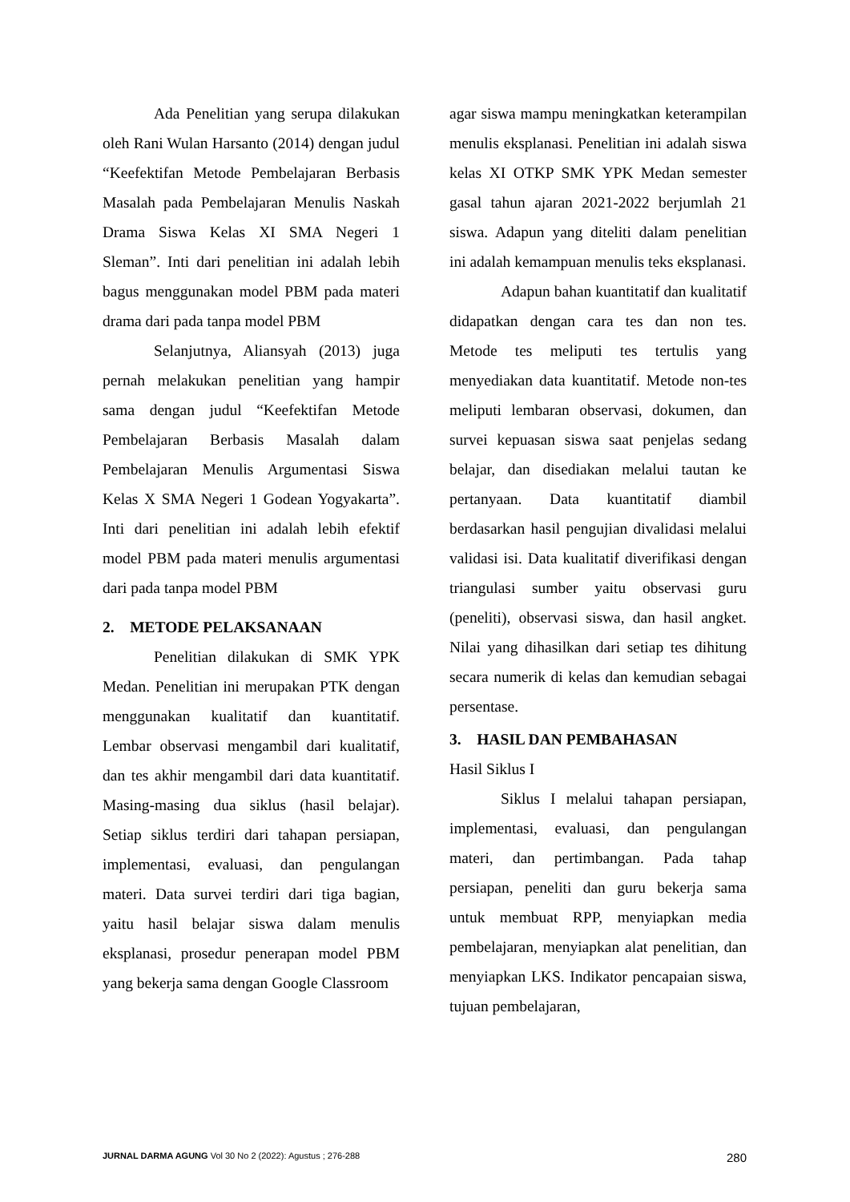Ada Penelitian yang serupa dilakukan oleh Rani Wulan Harsanto (2014) dengan judul “Keefektifan Metode Pembelajaran Berbasis Masalah pada Pembelajaran Menulis Naskah Drama Siswa Kelas XI SMA Negeri 1 Sleman”. Inti dari penelitian ini adalah lebih bagus menggunakan model PBM pada materi drama dari pada tanpa model PBM
Selanjutnya, Aliansyah (2013) juga pernah melakukan penelitian yang hampir sama dengan judul “Keefektifan Metode Pembelajaran Berbasis Masalah dalam Pembelajaran Menulis Argumentasi Siswa Kelas X SMA Negeri 1 Godean Yogyakarta”. Inti dari penelitian ini adalah lebih efektif model PBM pada materi menulis argumentasi dari pada tanpa model PBM
2. METODE PELAKSANAAN
Penelitian dilakukan di SMK YPK Medan. Penelitian ini merupakan PTK dengan menggunakan kualitatif dan kuantitatif. Lembar observasi mengambil dari kualitatif, dan tes akhir mengambil dari data kuantitatif. Masing-masing dua siklus (hasil belajar). Setiap siklus terdiri dari tahapan persiapan, implementasi, evaluasi, dan pengulangan materi. Data survei terdiri dari tiga bagian, yaitu hasil belajar siswa dalam menulis eksplanasi, prosedur penerapan model PBM yang bekerja sama dengan Google Classroom
agar siswa mampu meningkatkan keterampilan menulis eksplanasi. Penelitian ini adalah siswa kelas XI OTKP SMK YPK Medan semester gasal tahun ajaran 2021-2022 berjumlah 21 siswa. Adapun yang diteliti dalam penelitian ini adalah kemampuan menulis teks eksplanasi.
Adapun bahan kuantitatif dan kualitatif didapatkan dengan cara tes dan non tes. Metode tes meliputi tes tertulis yang menyediakan data kuantitatif. Metode non-tes meliputi lembaran observasi, dokumen, dan survei kepuasan siswa saat penjelas sedang belajar, dan disediakan melalui tautan ke pertanyaan. Data kuantitatif diambil berdasarkan hasil pengujian divalidasi melalui validasi isi. Data kualitatif diverifikasi dengan triangulasi sumber yaitu observasi guru (peneliti), observasi siswa, dan hasil angket. Nilai yang dihasilkan dari setiap tes dihitung secara numerik di kelas dan kemudian sebagai persentase.
3. HASIL DAN PEMBAHASAN
Hasil Siklus I
Siklus I melalui tahapan persiapan, implementasi, evaluasi, dan pengulangan materi, dan pertimbangan. Pada tahap persiapan, peneliti dan guru bekerja sama untuk membuat RPP, menyiapkan media pembelajaran, menyiapkan alat penelitian, dan menyiapkan LKS. Indikator pencapaian siswa, tujuan pembelajaran,
JURNAL DARMA AGUNG Vol 30 No 2 (2022): Agustus ; 276-288 280